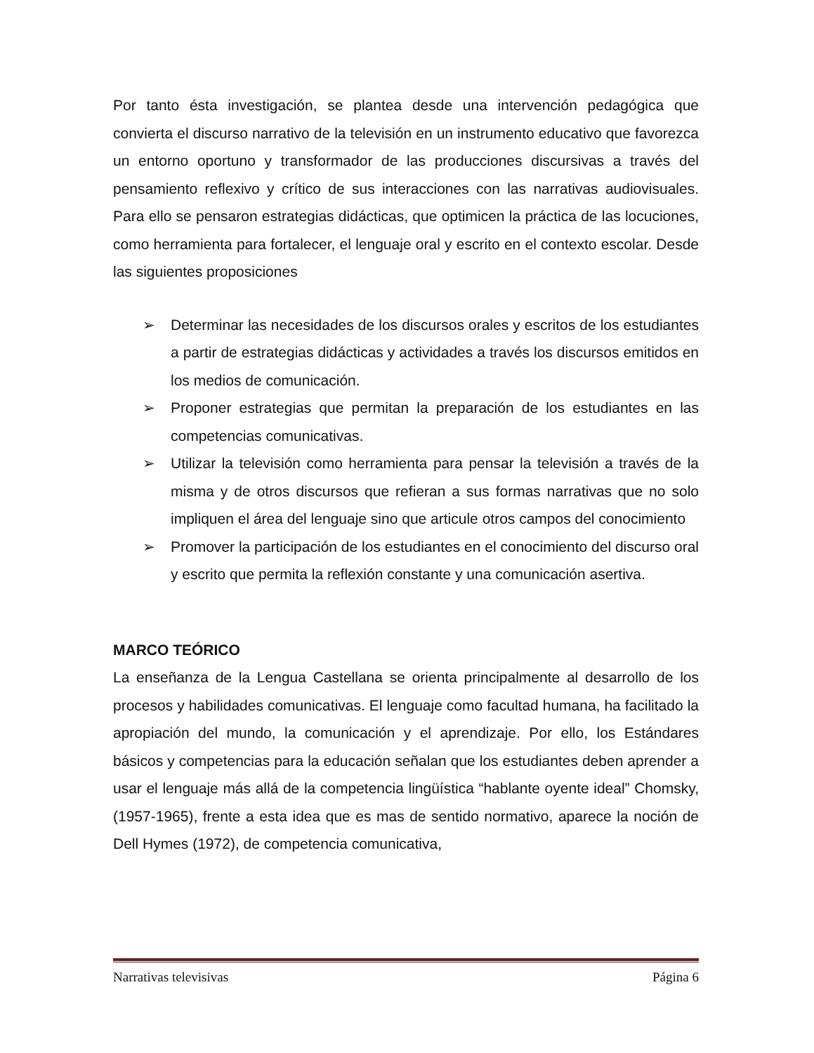Por tanto ésta investigación, se plantea desde una intervención pedagógica que convierta el discurso narrativo de la televisión en un instrumento educativo que favorezca un entorno oportuno y transformador de las producciones discursivas a través del pensamiento reflexivo y crítico de sus interacciones con las narrativas audiovisuales. Para ello se pensaron estrategias didácticas, que optimicen la práctica de las locuciones, como herramienta para fortalecer, el lenguaje oral y escrito en el contexto escolar. Desde las siguientes proposiciones
➢ Determinar las necesidades de los discursos orales y escritos de los estudiantes a partir de estrategias didácticas y actividades a través los discursos emitidos en los medios de comunicación.
➢ Proponer estrategias que permitan la preparación de los estudiantes en las competencias comunicativas.
➢ Utilizar la televisión como herramienta para pensar la televisión a través de la misma y de otros discursos que refieran a sus formas narrativas que no solo impliquen el área del lenguaje sino que articule otros campos del conocimiento
➢ Promover la participación de los estudiantes en el conocimiento del discurso oral y escrito que permita la reflexión constante y una comunicación asertiva.
MARCO TEÓRICO
La enseñanza de la Lengua Castellana se orienta principalmente al desarrollo de los procesos y habilidades comunicativas. El lenguaje como facultad humana, ha facilitado la apropiación del mundo, la comunicación y el aprendizaje. Por ello, los Estándares básicos y competencias para la educación señalan que los estudiantes deben aprender a usar el lenguaje más allá de la competencia lingüística “hablante oyente ideal” Chomsky, (1957-1965), frente a esta idea que es mas de sentido normativo, aparece la noción de Dell Hymes (1972), de competencia comunicativa,
Narrativas televisivas Página 6